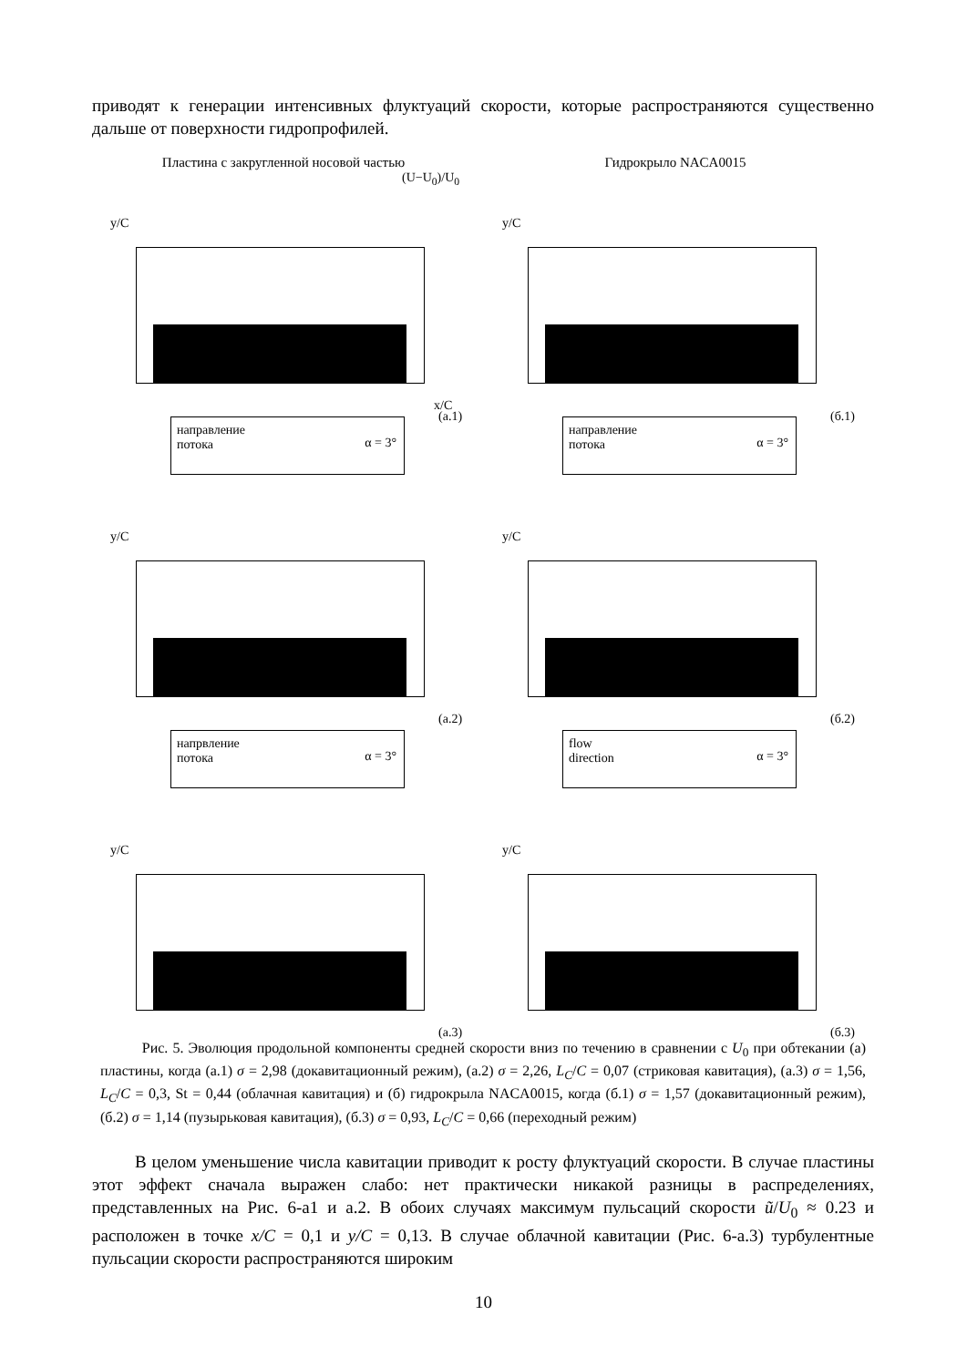приводят к генерации интенсивных флуктуаций скорости, которые распространяются существенно дальше от поверхности гидропрофилей.
Пластина с закругленной носовой частью
y/C
(U−U<sub>0</sub>)/U<sub>0</sub>
x/C
(а.1)
направление
потока
α = 3°
y/C
(а.2)
напрвление
потока
α = 3°
y/C
(а.3)
Гидрокрыло NACA0015
y/C
(б.1)
направление
потока
α = 3°
y/C
(б.2)
flow
direction
α = 3°
y/C
(б.3)
Рис. 5. Эволюция продольной компоненты средней скорости вниз по течению в сравнении с U<sub>0</sub> при обтекании (а) пластины, когда (а.1) σ = 2,98 (докавитационный режим), (а.2) σ = 2,26, L<sub>C</sub>/C = 0,07 (стриковая кавитация), (а.3) σ = 1,56, L<sub>C</sub>/C = 0,3, St = 0,44 (облачная кавитация) и (б) гидрокрыла NACA0015, когда (б.1) σ = 1,57 (докавитационный режим), (б.2) σ = 1,14 (пузырьковая кавитация), (б.3) σ = 0,93, L<sub>C</sub>/C = 0,66 (переходный режим)
В целом уменьшение числа кавитации приводит к росту флуктуаций скорости. В случае пластины этот эффект сначала выражен слабо: нет практически никакой разницы в распределениях, представленных на Рис. 6-а1 и а.2. В обоих случаях максимум пульсаций скорости ũ/U<sub>0</sub> ≈ 0.23 и расположен в точке x/C = 0,1 и y/C = 0,13. В случае облачной кавитации (Рис. 6-а.3) турбулентные пульсации скорости распространяются широким
10